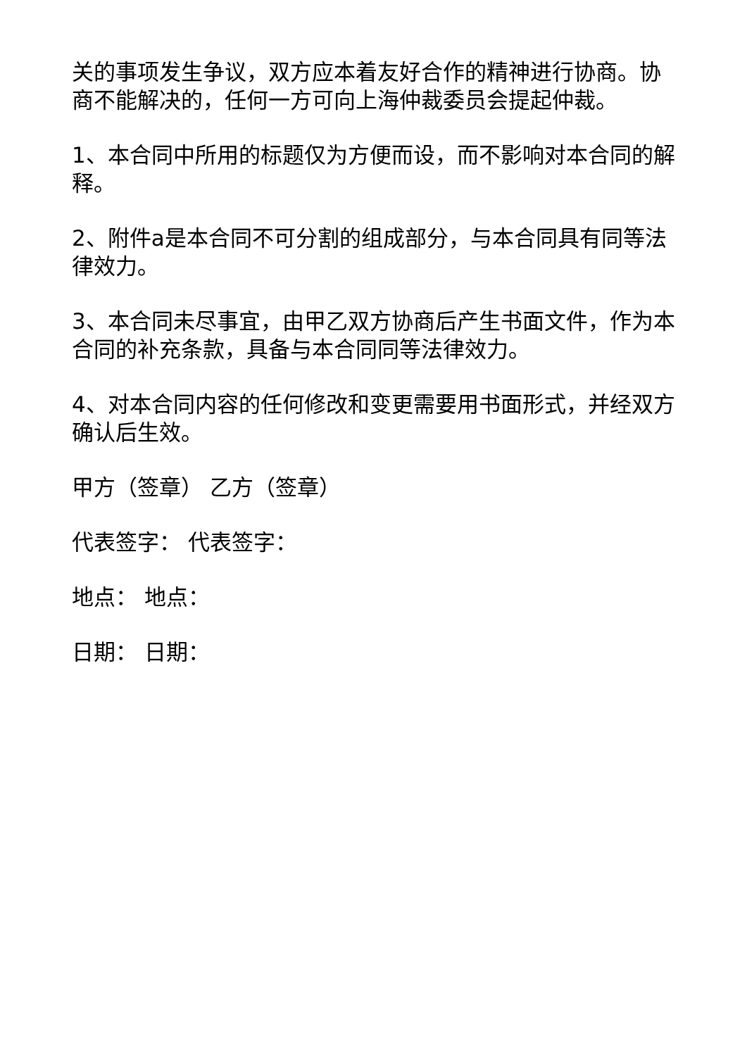关的事项发生争议，双方应本着友好合作的精神进行协商。协商不能解决的，任何一方可向上海仲裁委员会提起仲裁。
1、本合同中所用的标题仅为方便而设，而不影响对本合同的解释。
2、附件a是本合同不可分割的组成部分，与本合同具有同等法律效力。
3、本合同未尽事宜，由甲乙双方协商后产生书面文件，作为本合同的补充条款，具备与本合同同等法律效力。
4、对本合同内容的任何修改和变更需要用书面形式，并经双方确认后生效。
甲方（签章） 乙方（签章）
代表签字： 代表签字：
地点： 地点：
日期： 日期：